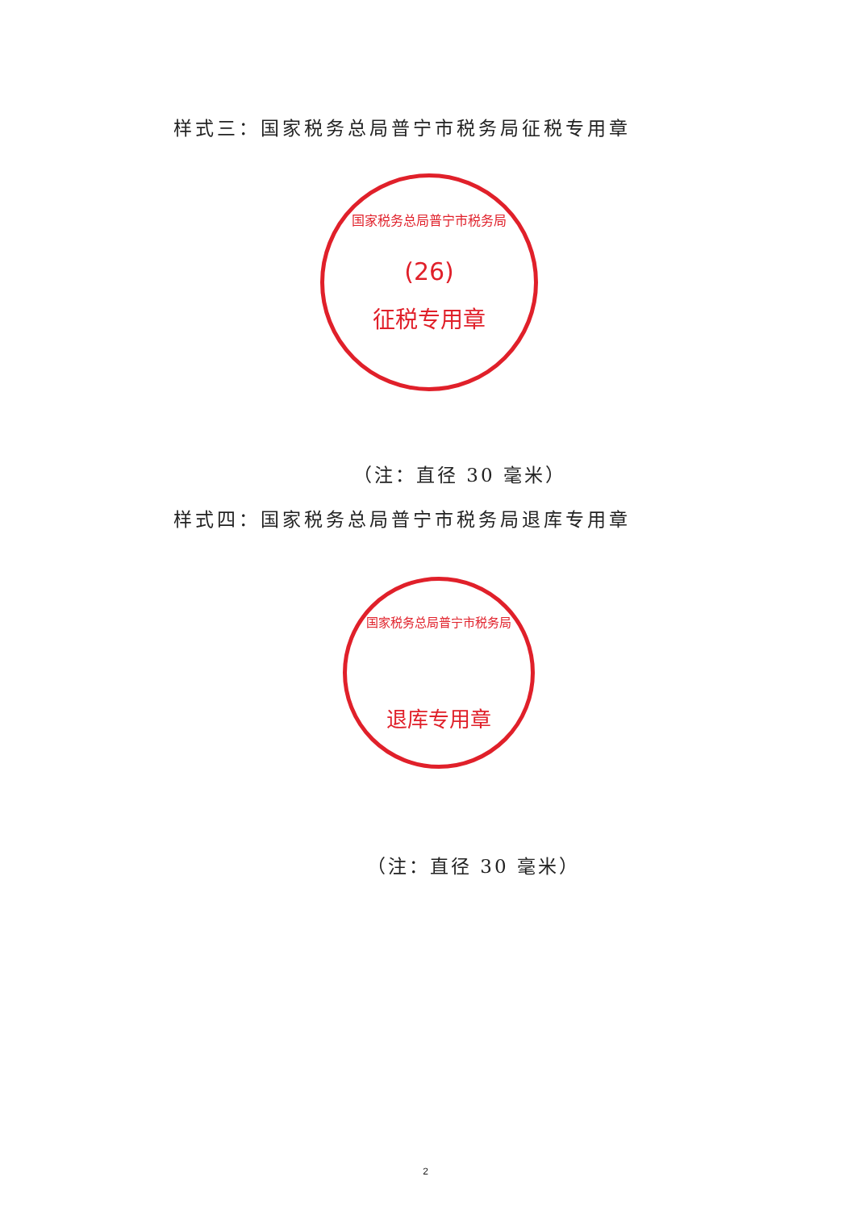样式三：国家税务总局普宁市税务局征税专用章
国家税务总局普宁市税务局
(26)
征税专用章
（注：直径 30 毫米）
样式四：国家税务总局普宁市税务局退库专用章
国家税务总局普宁市税务局
退库专用章
（注：直径 30 毫米）
2